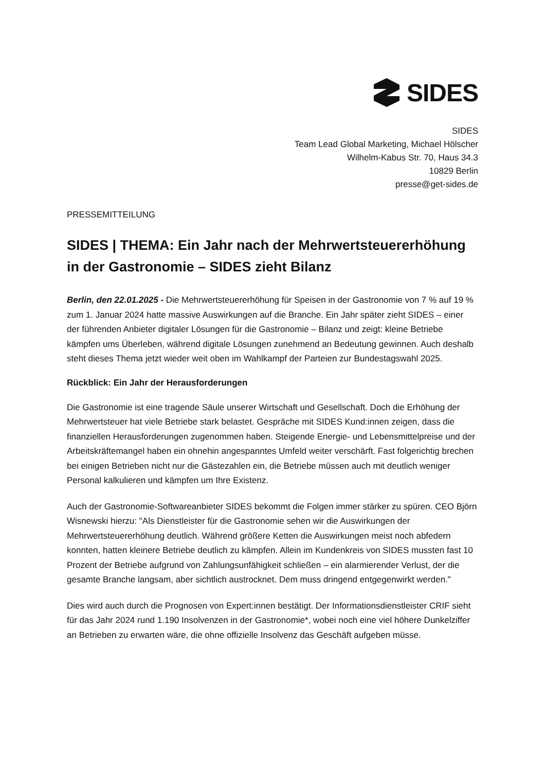SIDES
SIDES
Team Lead Global Marketing, Michael Hölscher
Wilhelm-Kabus Str. 70, Haus 34.3
10829 Berlin
presse@get-sides.de
PRESSEMITTEILUNG
SIDES | THEMA: Ein Jahr nach der Mehrwertsteuererhöhung in der Gastronomie – SIDES zieht Bilanz
Berlin, den 22.01.2025 - Die Mehrwertsteuererhöhung für Speisen in der Gastronomie von 7 % auf 19 % zum 1. Januar 2024 hatte massive Auswirkungen auf die Branche. Ein Jahr später zieht SIDES – einer der führenden Anbieter digitaler Lösungen für die Gastronomie – Bilanz und zeigt: kleine Betriebe kämpfen ums Überleben, während digitale Lösungen zunehmend an Bedeutung gewinnen. Auch deshalb steht dieses Thema jetzt wieder weit oben im Wahlkampf der Parteien zur Bundestagswahl 2025.
Rückblick: Ein Jahr der Herausforderungen
Die Gastronomie ist eine tragende Säule unserer Wirtschaft und Gesellschaft. Doch die Erhöhung der Mehrwertsteuer hat viele Betriebe stark belastet. Gespräche mit SIDES Kund:innen zeigen, dass die finanziellen Herausforderungen zugenommen haben. Steigende Energie- und Lebensmittelpreise und der Arbeitskräftemangel haben ein ohnehin angespanntes Umfeld weiter verschärft. Fast folgerichtig brechen bei einigen Betrieben nicht nur die Gästezahlen ein, die Betriebe müssen auch mit deutlich weniger Personal kalkulieren und kämpfen um Ihre Existenz.
Auch der Gastronomie-Softwareanbieter SIDES bekommt die Folgen immer stärker zu spüren. CEO Björn Wisnewski hierzu: "Als Dienstleister für die Gastronomie sehen wir die Auswirkungen der Mehrwertsteuererhöhung deutlich. Während größere Ketten die Auswirkungen meist noch abfedern konnten, hatten kleinere Betriebe deutlich zu kämpfen. Allein im Kundenkreis von SIDES mussten fast 10 Prozent der Betriebe aufgrund von Zahlungsunfähigkeit schließen – ein alarmierender Verlust, der die gesamte Branche langsam, aber sichtlich austrocknet. Dem muss dringend entgegenwirkt werden."
Dies wird auch durch die Prognosen von Expert:innen bestätigt. Der Informationsdienstleister CRIF sieht für das Jahr 2024 rund 1.190 Insolvenzen in der Gastronomie*, wobei noch eine viel höhere Dunkelziffer an Betrieben zu erwarten wäre, die ohne offizielle Insolvenz das Geschäft aufgeben müsse.